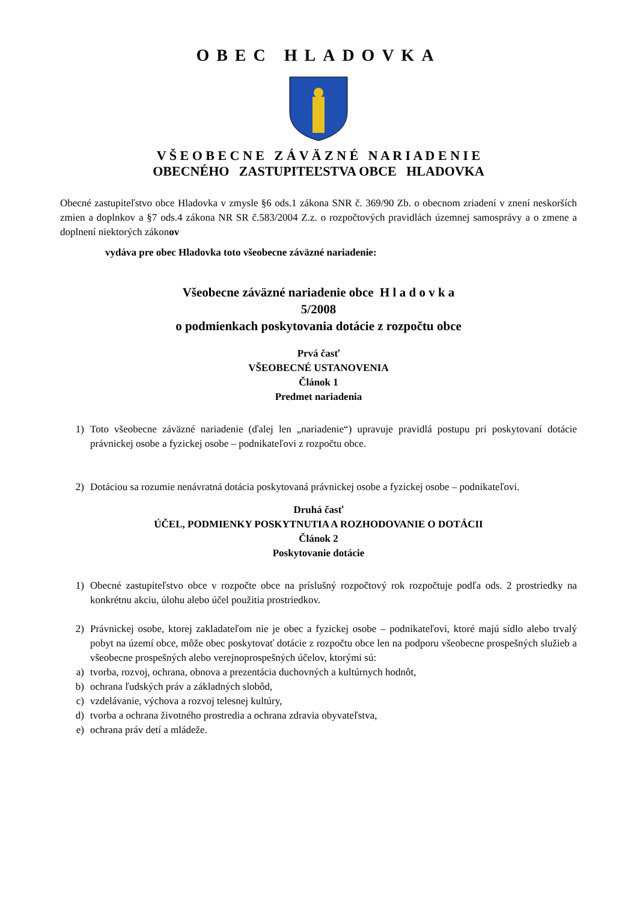OBEC HLADOVKA
V Š E O B E C N E Z Á V Ä Z N É N A R I A D E N I E
OBECNÉHO ZASTUPITEĽSTVA OBCE HLADOVKA
Obecné zastupiteľstvo obce Hladovka v zmysle §6 ods.1 zákona SNR č. 369/90 Zb. o obecnom zriadení v znení neskorších zmien a doplnkov a §7 ods.4 zákona NR SR č.583/2004 Z.z. o rozpočtových pravidlách územnej samosprávy a o zmene a doplnení niektorých zákonov
vydáva pre obec Hladovka toto všeobecne záväzné nariadenie:
Všeobecne záväzné nariadenie obce H l a d o v k a
5/2008
o podmienkach poskytovania dotácie z rozpočtu obce
Prvá časť
VŠEOBECNÉ USTANOVENIA
Článok 1
Predmet nariadenia
1) Toto všeobecne záväzné nariadenie (ďalej len „nariadenie“) upravuje pravidlá postupu pri poskytovaní dotácie právnickej osobe a fyzickej osobe – podnikateľovi z rozpočtu obce.
2) Dotáciou sa rozumie nenávratná dotácia poskytovaná právnickej osobe a fyzickej osobe – podnikateľovi.
Druhá časť
ÚČEL, PODMIENKY POSKYTNUTIA A ROZHODOVANIE O DOTÁCII
Článok 2
Poskytovanie dotácie
1) Obecné zastupiteľstvo obce v rozpočte obce na príslušný rozpočtový rok rozpočtuje podľa ods. 2 prostriedky na konkrétnu akciu, úlohu alebo účel použitia prostriedkov.
2) Právnickej osobe, ktorej zakladateľom nie je obec a fyzickej osobe – podnikateľovi, ktoré majú sídlo alebo trvalý pobyt na území obce, môže obec poskytovať dotácie z rozpočtu obce len na podporu všeobecne prospešných služieb a všeobecne prospešných alebo verejnoprospešných účelov, ktorými sú:
a) tvorba, rozvoj, ochrana, obnova a prezentácia duchovných a kultúrnych hodnôt,
b) ochrana ľudských práv a základných slobôd,
c) vzdelávanie, výchova a rozvoj telesnej kultúry,
d) tvorba a ochrana životného prostredia a ochrana zdravia obyvateľstva,
e) ochrana práv detí a mládeže.